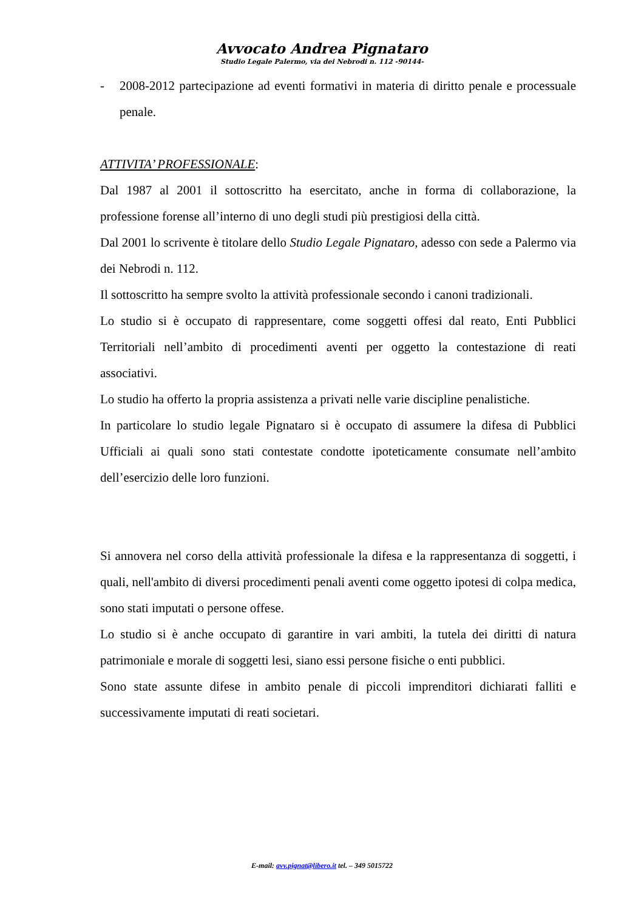Avvocato Andrea Pignataro
Studio Legale Palermo, via dei Nebrodi n. 112 -90144-
- 2008-2012 partecipazione ad eventi formativi in materia di diritto penale e processuale penale.
ATTIVITA’ PROFESSIONALE:
Dal 1987 al 2001 il sottoscritto ha esercitato, anche in forma di collaborazione, la professione forense all’interno di uno degli studi più prestigiosi della città.
Dal 2001 lo scrivente è titolare dello Studio Legale Pignataro, adesso con sede a Palermo via dei Nebrodi n. 112.
Il sottoscritto ha sempre svolto la attività professionale secondo i canoni tradizionali.
Lo studio si è occupato di rappresentare, come soggetti offesi dal reato, Enti Pubblici Territoriali nell’ambito di procedimenti aventi per oggetto la contestazione di reati associativi.
Lo studio ha offerto la propria assistenza a privati nelle varie discipline penalistiche.
In particolare lo studio legale Pignataro si è occupato di assumere la difesa di Pubblici Ufficiali ai quali sono stati contestate condotte ipoteticamente consumate nell’ambito dell’esercizio delle loro funzioni.
Si annovera nel corso della attività professionale la difesa e la rappresentanza di soggetti, i quali, nell'ambito di diversi procedimenti penali aventi come oggetto ipotesi di colpa medica, sono stati imputati o persone offese.
Lo studio si è anche occupato di garantire in vari ambiti, la tutela dei diritti di natura patrimoniale e morale di soggetti lesi, siano essi persone fisiche o enti pubblici.
Sono state assunte difese in ambito penale di piccoli imprenditori dichiarati falliti e successivamente imputati di reati societari.
E-mail: avv.pignat@libero.it tel. – 349 5015722